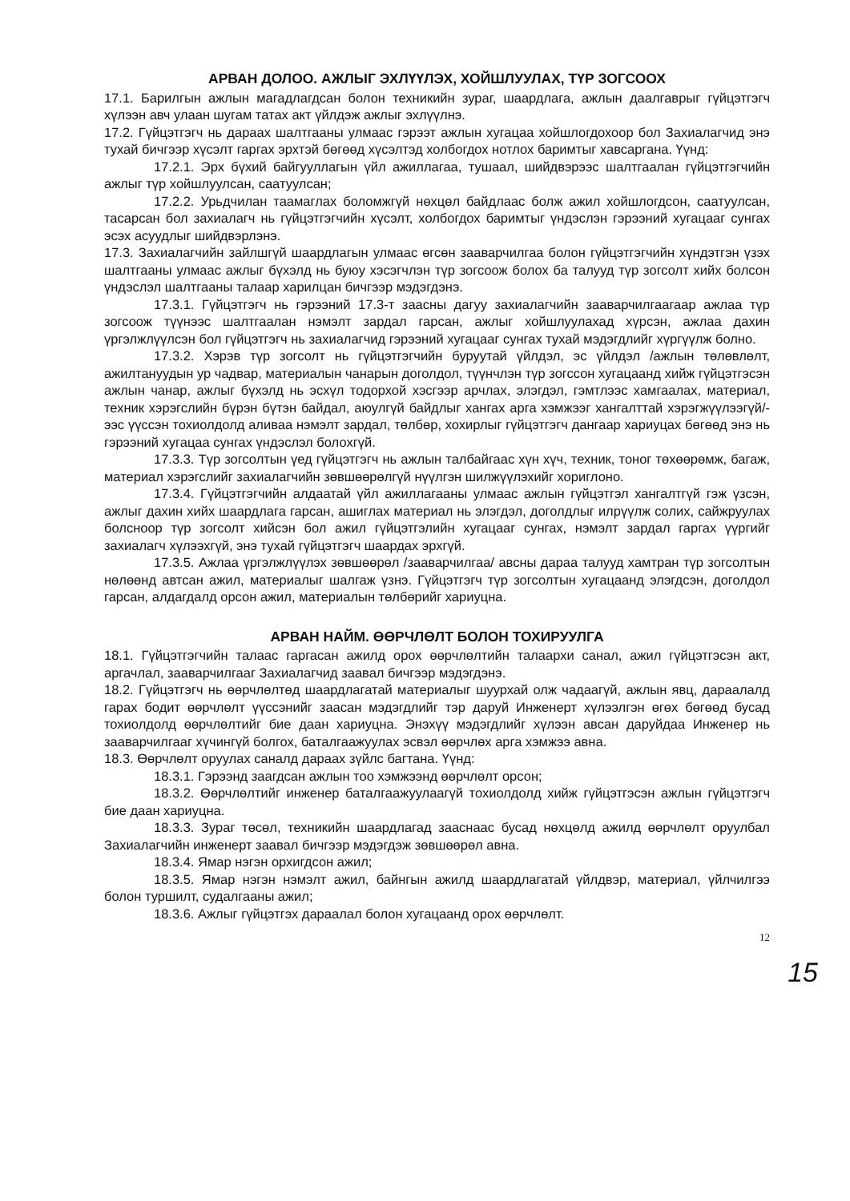АРВАН ДОЛОО. АЖЛЫГ ЭХЛҮҮЛЭХ, ХОЙШЛУУЛАХ, ТҮР ЗОГСООХ
17.1. Барилгын ажлын магадлагдсан болон техникийн зураг, шаардлага, ажлын даалгаврыг гүйцэтгэгч хүлээн авч улаан шугам татах акт үйлдэж ажлыг эхлүүлнэ.
17.2. Гүйцэтгэгч нь дараах шалтгааны улмаас гэрээт ажлын хугацаа хойшлогдохоор бол Захиалагчид энэ тухай бичгээр хүсэлт гаргах эрхтэй бөгөөд хүсэлтэд холбогдох нотлох баримтыг хавсаргана. Үүнд:
17.2.1. Эрх бүхий байгууллагын үйл ажиллагаа, тушаал, шийдвэрээс шалтгаалан гүйцэтгэгчийн ажлыг түр хойшлуулсан, саатуулсан;
17.2.2. Урьдчилан таамаглах боломжгүй нөхцөл байдлаас болж ажил хойшлогдсон, саатуулсан, тасарсан бол захиалагч нь гүйцэтгэгчийн хүсэлт, холбогдох баримтыг үндэслэн гэрээний хугацааг сунгах эсэх асуудлыг шийдвэрлэнэ.
17.3. Захиалагчийн зайлшгүй шаардлагын улмаас өгсөн зааварчилгаа болон гүйцэтгэгчийн хүндэтгэн үзэх шалтгааны улмаас ажлыг бүхэлд нь буюу хэсэгчлэн түр зогсоож болох ба талууд түр зогсолт хийх болсон үндэслэл шалтгааны талаар харилцан бичгээр мэдэгдэнэ.
17.3.1. Гүйцэтгэгч нь гэрээний 17.3-т заасны дагуу захиалагчийн зааварчилгаагаар ажлаа түр зогсоож түүнээс шалтгаалан нэмэлт зардал гарсан, ажлыг хойшлуулахад хүрсэн, ажлаа дахин үргэлжлүүлсэн бол гүйцэтгэгч нь захиалагчид гэрээний хугацааг сунгах тухай мэдэгдлийг хүргүүлж болно.
17.3.2. Хэрэв түр зогсолт нь гүйцэтгэгчийн буруутай үйлдэл, эс үйлдэл /ажлын төлөвлөлт, ажилтануудын ур чадвар, материалын чанарын доголдол, түүнчлэн түр зогссон хугацаанд хийж гүйцэтгэсэн ажлын чанар, ажлыг бүхэлд нь эсхүл тодорхой хэсгээр арчлах, элэгдэл, гэмтлээс хамгаалах, материал, техник хэрэгслийн бүрэн бүтэн байдал, аюулгүй байдлыг хангах арга хэмжээг хангалттай хэрэгжүүлээгүй/-ээс үүссэн тохиолдолд аливаа нэмэлт зардал, төлбөр, хохирлыг гүйцэтгэгч дангаар хариуцах бөгөөд энэ нь гэрээний хугацаа сунгах үндэслэл болохгүй.
17.3.3. Түр зогсолтын үед гүйцэтгэгч нь ажлын талбайгаас хүн хүч, техник, тоног төхөөрөмж, багаж, материал хэрэгслийг захиалагчийн зөвшөөрөлгүй нүүлгэн шилжүүлэхийг хориглоно.
17.3.4. Гүйцэтгэгчийн алдаатай үйл ажиллагааны улмаас ажлын гүйцэтгэл хангалтгүй гэж үзсэн, ажлыг дахин хийх шаардлага гарсан, ашиглах материал нь элэгдэл, доголдлыг илрүүлж солих, сайжруулах болсноор түр зогсолт хийсэн бол ажил гүйцэтгэлийн хугацааг сунгах, нэмэлт зардал гаргах үүргийг захиалагч хүлээхгүй, энэ тухай гүйцэтгэгч шаардах эрхгүй.
17.3.5. Ажлаа үргэлжлүүлэх зөвшөөрөл /зааварчилгаа/ авсны дараа талууд хамтран түр зогсолтын нөлөөнд автсан ажил, материалыг шалгаж үзнэ. Гүйцэтгэгч түр зогсолтын хугацаанд элэгдсэн, доголдол гарсан, алдагдалд орсон ажил, материалын төлбөрийг хариуцна.
АРВАН НАЙМ. ӨӨРЧЛӨЛТ БОЛОН ТОХИРУУЛГА
18.1. Гүйцэтгэгчийн талаас гаргасан ажилд орох өөрчлөлтийн талаархи санал, ажил гүйцэтгэсэн акт, аргачлал, зааварчилгааг Захиалагчид заавал бичгээр мэдэгдэнэ.
18.2. Гүйцэтгэгч нь өөрчлөлтөд шаардлагатай материалыг шуурхай олж чадаагүй, ажлын явц, дараалалд гарах бодит өөрчлөлт үүссэнийг заасан мэдэгдлийг тэр даруй Инженерт хүлээлгэн өгөх бөгөөд бусад тохиолдолд өөрчлөлтийг бие даан хариуцна. Энэхүү мэдэгдлийг хүлээн авсан даруйдаа Инженер нь зааварчилгааг хүчингүй болгох, баталгаажуулах эсвэл өөрчлөх арга хэмжээ авна.
18.3. Өөрчлөлт оруулах саналд дараах зүйлс багтана. Үүнд:
18.3.1. Гэрээнд заагдсан ажлын тоо хэмжээнд өөрчлөлт орсон;
18.3.2. Өөрчлөлтийг инженер баталгаажуулаагүй тохиолдолд хийж гүйцэтгэсэн ажлын гүйцэтгэгч бие даан хариуцна.
18.3.3. Зураг төсөл, техникийн шаардлагад зааснаас бусад нөхцөлд ажилд өөрчлөлт оруулбал Захиалагчийн инженерт заавал бичгээр мэдэгдэж зөвшөөрөл авна.
18.3.4. Ямар нэгэн орхигдсон ажил;
18.3.5. Ямар нэгэн нэмэлт ажил, байнгын ажилд шаардлагатай үйлдвэр, материал, үйлчилгээ болон туршилт, судалгааны ажил;
18.3.6. Ажлыг гүйцэтгэх дараалал болон хугацаанд орох өөрчлөлт.
12
15